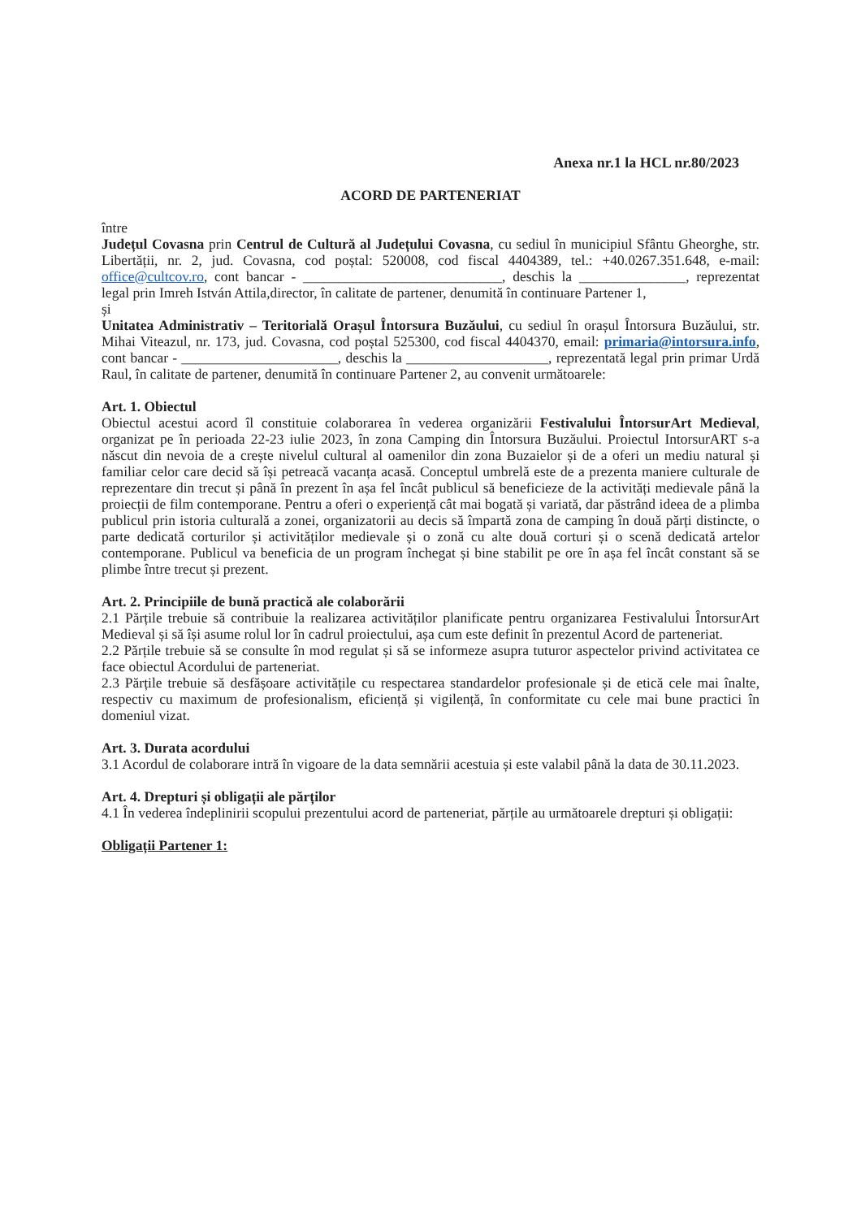Anexa nr.1 la HCL nr.80/2023
ACORD DE PARTENERIAT
între
Județul Covasna prin Centrul de Cultură al Județului Covasna, cu sediul în municipiul Sfântu Gheorghe, str. Libertății, nr. 2, jud. Covasna, cod poștal: 520008, cod fiscal 4404389, tel.: +40.0267.351.648, e-mail: office@cultcov.ro, cont bancar - ____________________________, deschis la _______________, reprezentat legal prin Imreh István Attila,director, în calitate de partener, denumită în continuare Partener 1,
și
Unitatea Administrativ – Teritorială Orașul Întorsura Buzăului, cu sediul în orașul Întorsura Buzăului, str. Mihai Viteazul, nr. 173, jud. Covasna, cod poștal 525300, cod fiscal 4404370, email: primaria@intorsura.info, cont bancar - ______________________, deschis la ____________________, reprezentată legal prin primar Urdă Raul, în calitate de partener, denumită în continuare Partener 2, au convenit următoarele:
Art. 1. Obiectul
Obiectul acestui acord îl constituie colaborarea în vederea organizării Festivalului ÎntorsurArt Medieval, organizat pe în perioada 22-23 iulie 2023, în zona Camping din Întorsura Buzăului. Proiectul IntorsurART s-a născut din nevoia de a crește nivelul cultural al oamenilor din zona Buzaielor și de a oferi un mediu natural și familiar celor care decid să își petreacă vacanța acasă. Conceptul umbrelă este de a prezenta maniere culturale de reprezentare din trecut și până în prezent în așa fel încât publicul să beneficieze de la activități medievale până la proiecții de film contemporane. Pentru a oferi o experiență cât mai bogată și variată, dar păstrând ideea de a plimba publicul prin istoria culturală a zonei, organizatorii au decis să împartă zona de camping în două părți distincte, o parte dedicată corturilor și activităților medievale și o zonă cu alte două corturi și o scenă dedicată artelor contemporane. Publicul va beneficia de un program închegat și bine stabilit pe ore în așa fel încât constant să se plimbe între trecut și prezent.
Art. 2. Principiile de bună practică ale colaborării
2.1 Părțile trebuie să contribuie la realizarea activităților planificate pentru organizarea Festivalului ÎntorsurArt Medieval și să își asume rolul lor în cadrul proiectului, așa cum este definit în prezentul Acord de parteneriat.
2.2 Părțile trebuie să se consulte în mod regulat și să se informeze asupra tuturor aspectelor privind activitatea ce face obiectul Acordului de parteneriat.
2.3 Părțile trebuie să desfășoare activitățile cu respectarea standardelor profesionale și de etică cele mai înalte, respectiv cu maximum de profesionalism, eficiență și vigilență, în conformitate cu cele mai bune practici în domeniul vizat.
Art. 3. Durata acordului
3.1 Acordul de colaborare intră în vigoare de la data semnării acestuia și este valabil până la data de 30.11.2023.
Art. 4. Drepturi și obligații ale părților
4.1 În vederea îndeplinirii scopului prezentului acord de parteneriat, părțile au următoarele drepturi și obligații:
Obligații Partener 1: